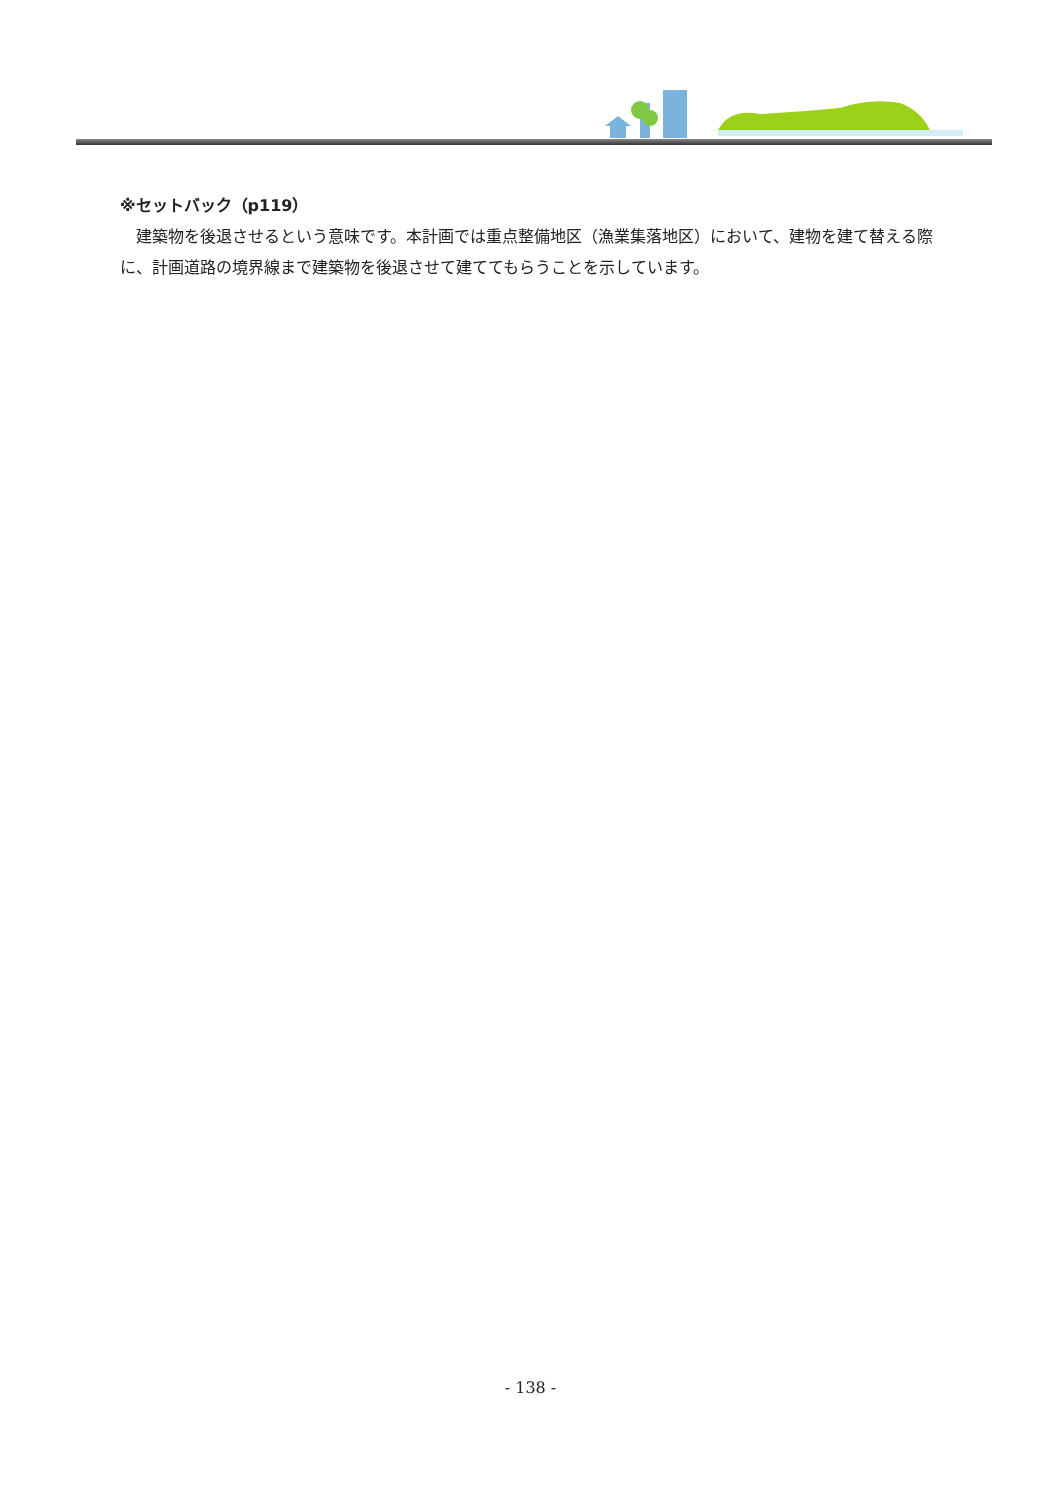※セットバック（p119）
　建築物を後退させるという意味です。本計画では重点整備地区（漁業集落地区）において、建物を建て替える際に、計画道路の境界線まで建築物を後退させて建ててもらうことを示しています。
- 138 -